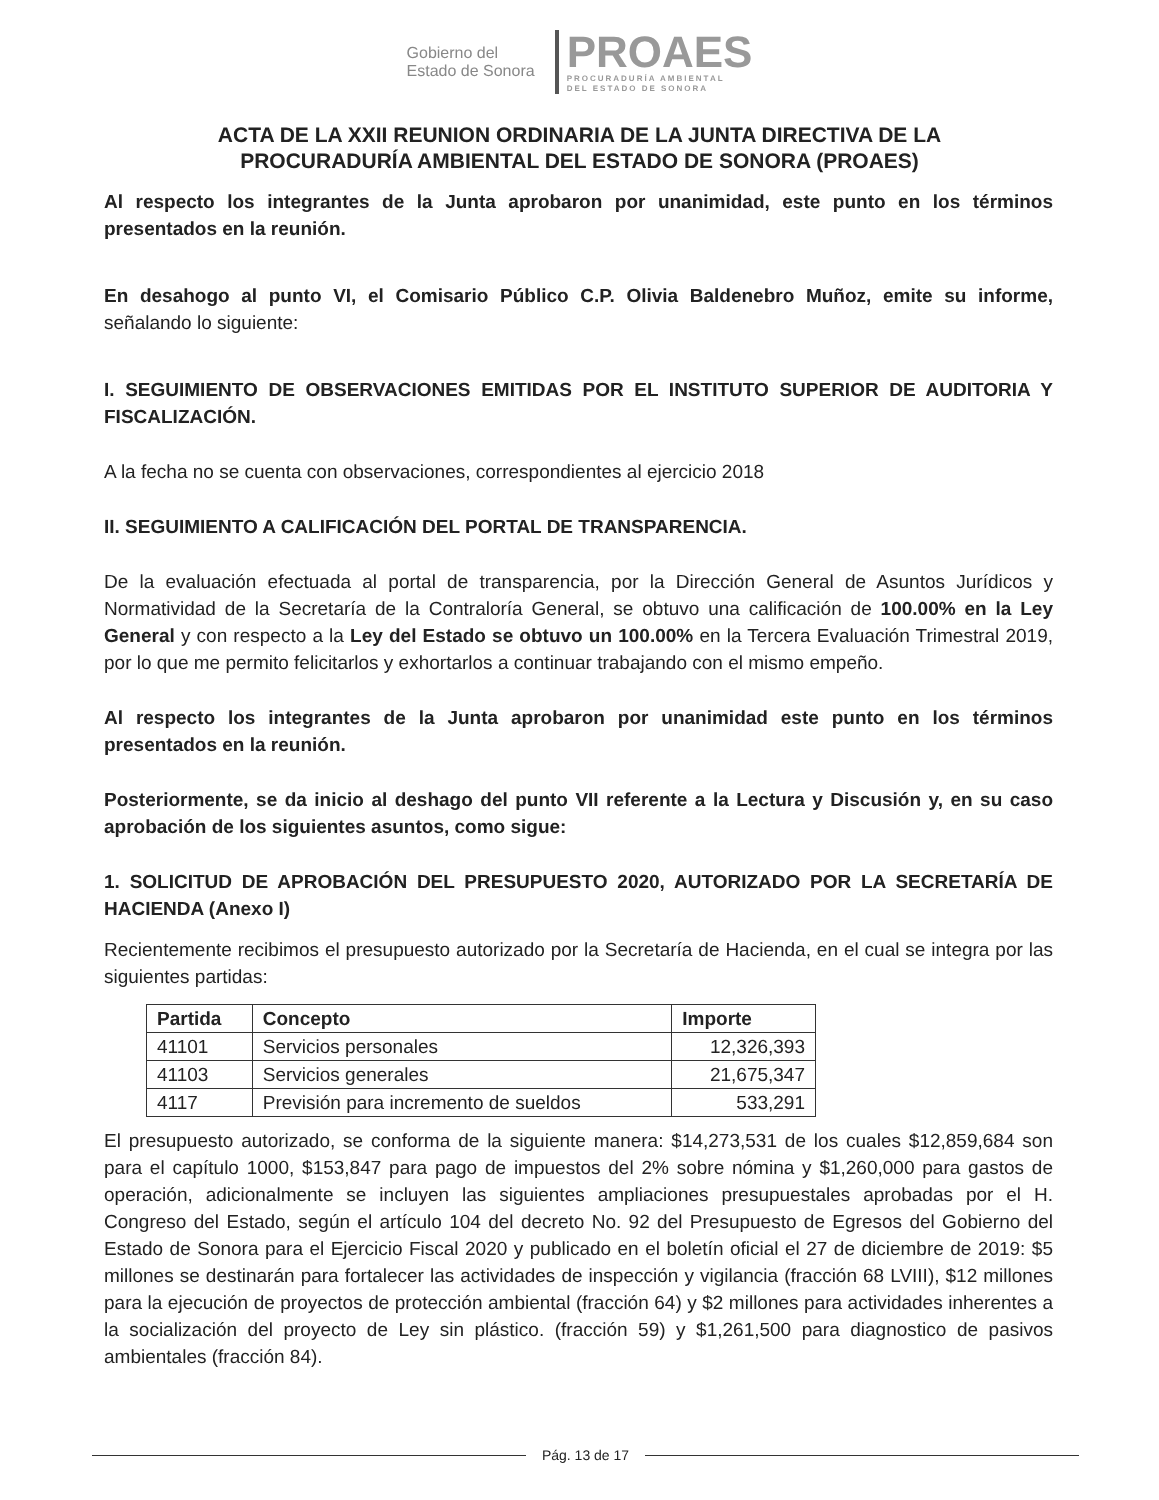Gobierno del
Estado de Sonora
PROAES
PROCURADURÍA AMBIENTAL
DEL ESTADO DE SONORA
ACTA DE LA XXII REUNION ORDINARIA DE LA JUNTA DIRECTIVA DE LA
PROCURADURÍA AMBIENTAL DEL ESTADO DE SONORA (PROAES)
Al respecto los integrantes de la Junta aprobaron por unanimidad, este punto en los términos presentados en la reunión.
En desahogo al punto VI, el Comisario Público C.P. Olivia Baldenebro Muñoz, emite su informe, señalando lo siguiente:
I. SEGUIMIENTO DE OBSERVACIONES EMITIDAS POR EL INSTITUTO SUPERIOR DE AUDITORIA Y FISCALIZACIÓN.
A la fecha no se cuenta con observaciones, correspondientes al ejercicio 2018
II. SEGUIMIENTO A CALIFICACIÓN DEL PORTAL DE TRANSPARENCIA.
De la evaluación efectuada al portal de transparencia, por la Dirección General de Asuntos Jurídicos y Normatividad de la Secretaría de la Contraloría General, se obtuvo una calificación de 100.00% en la Ley General y con respecto a la Ley del Estado se obtuvo un 100.00% en la Tercera Evaluación Trimestral 2019, por lo que me permito felicitarlos y exhortarlos a continuar trabajando con el mismo empeño.
Al respecto los integrantes de la Junta aprobaron por unanimidad este punto en los términos presentados en la reunión.
Posteriormente, se da inicio al deshago del punto VII referente a la Lectura y Discusión y, en su caso aprobación de los siguientes asuntos, como sigue:
1. SOLICITUD DE APROBACIÓN DEL PRESUPUESTO 2020, AUTORIZADO POR LA SECRETARÍA DE HACIENDA (Anexo I)
Recientemente recibimos el presupuesto autorizado por la Secretaría de Hacienda, en el cual se integra por las siguientes partidas:
| Partida | Concepto | Importe |
| --- | --- | --- |
| 41101 | Servicios personales | 12,326,393 |
| 41103 | Servicios generales | 21,675,347 |
| 4117 | Previsión para incremento de sueldos | 533,291 |
El presupuesto autorizado, se conforma de la siguiente manera: $14,273,531 de los cuales $12,859,684 son para el capítulo 1000, $153,847 para pago de impuestos del 2% sobre nómina y $1,260,000 para gastos de operación, adicionalmente se incluyen las siguientes ampliaciones presupuestales aprobadas por el H. Congreso del Estado, según el artículo 104 del decreto No. 92 del Presupuesto de Egresos del Gobierno del Estado de Sonora para el Ejercicio Fiscal 2020 y publicado en el boletín oficial el 27 de diciembre de 2019: $5 millones se destinarán para fortalecer las actividades de inspección y vigilancia (fracción 68 LVIII), $12 millones para la ejecución de proyectos de protección ambiental (fracción 64) y $2 millones para actividades inherentes a la socialización del proyecto de Ley sin plástico. (fracción 59) y $1,261,500 para diagnostico de pasivos ambientales (fracción 84).
Pág. 13 de 17